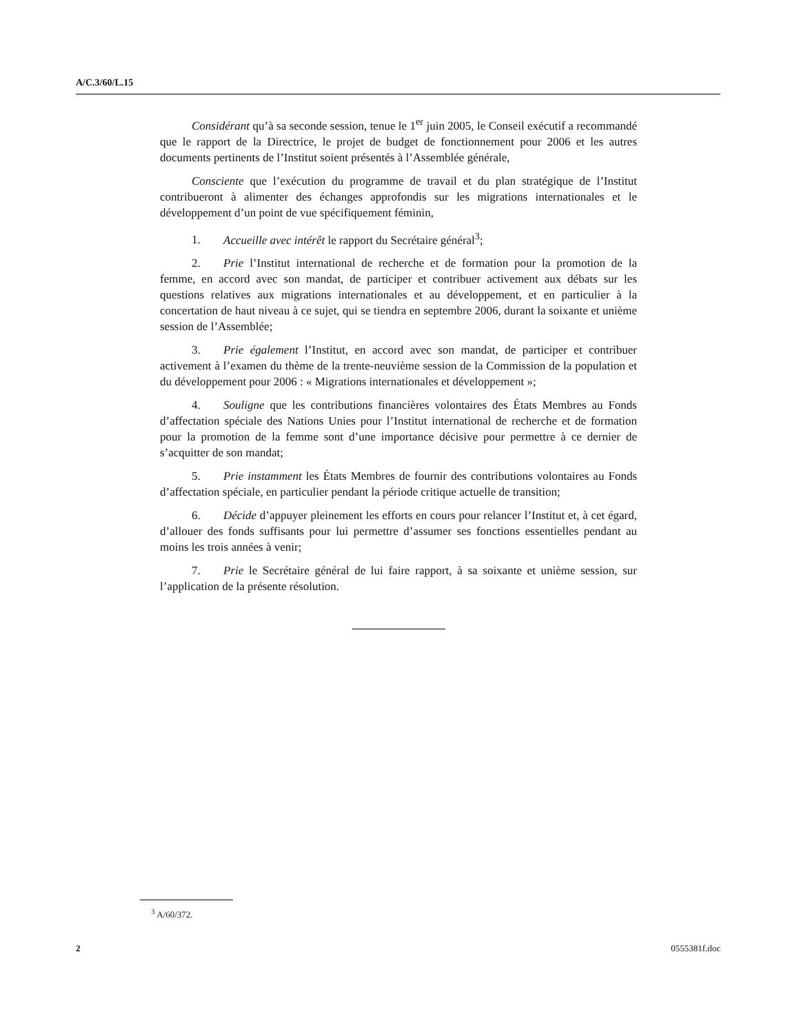A/C.3/60/L.15
Considérant qu’à sa seconde session, tenue le 1<sup>er</sup> juin 2005, le Conseil exécutif a recommandé que le rapport de la Directrice, le projet de budget de fonctionnement pour 2006 et les autres documents pertinents de l’Institut soient présentés à l’Assemblée générale,
Consciente que l’exécution du programme de travail et du plan stratégique de l’Institut contribueront à alimenter des échanges approfondis sur les migrations internationales et le développement d’un point de vue spécifiquement féminin,
1. Accueille avec intérêt le rapport du Secrétaire général<sup>3</sup>;
2. Prie l’Institut international de recherche et de formation pour la promotion de la femme, en accord avec son mandat, de participer et contribuer activement aux débats sur les questions relatives aux migrations internationales et au développement, et en particulier à la concertation de haut niveau à ce sujet, qui se tiendra en septembre 2006, durant la soixante et unième session de l’Assemblée;
3. Prie également l’Institut, en accord avec son mandat, de participer et contribuer activement à l’examen du thème de la trente-neuvième session de la Commission de la population et du développement pour 2006 : « Migrations internationales et développement »;
4. Souligne que les contributions financières volontaires des États Membres au Fonds d’affectation spéciale des Nations Unies pour l’Institut international de recherche et de formation pour la promotion de la femme sont d’une importance décisive pour permettre à ce dernier de s’acquitter de son mandat;
5. Prie instamment les États Membres de fournir des contributions volontaires au Fonds d’affectation spéciale, en particulier pendant la période critique actuelle de transition;
6. Décide d’appuyer pleinement les efforts en cours pour relancer l’Institut et, à cet égard, d’allouer des fonds suffisants pour lui permettre d’assumer ses fonctions essentielles pendant au moins les trois années à venir;
7. Prie le Secrétaire général de lui faire rapport, à sa soixante et unième session, sur l’application de la présente résolution.
<sup>3</sup> A/60/372.
2 0555381f.doc